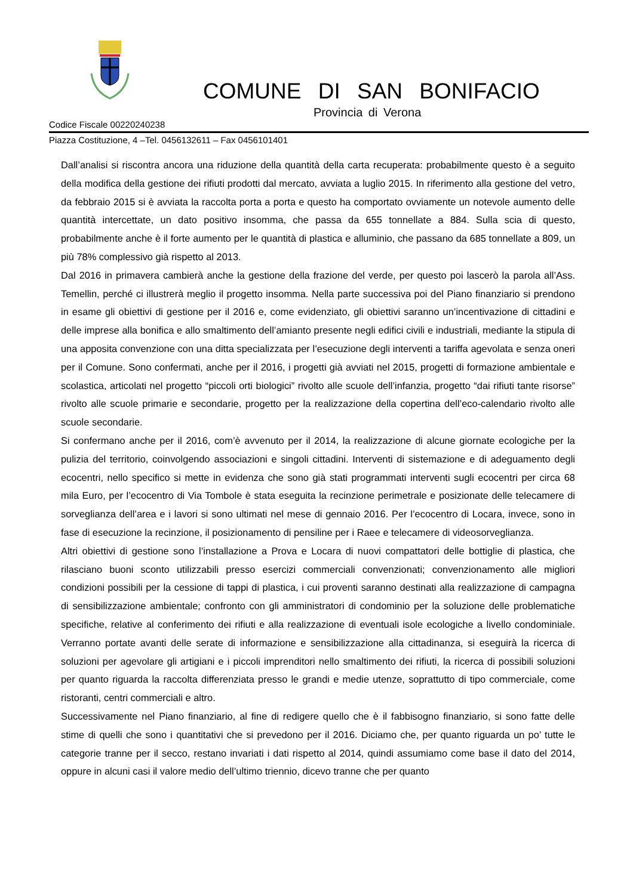COMUNE DI SAN BONIFACIO
Provincia di Verona
Codice Fiscale 00220240238
Piazza Costituzione, 4 –Tel. 0456132611 – Fax 0456101401
Dall’analisi si riscontra ancora una riduzione della quantità della carta recuperata: probabilmente questo è a seguito della modifica della gestione dei rifiuti prodotti dal mercato, avviata a luglio 2015. In riferimento alla gestione del vetro, da febbraio 2015 si è avviata la raccolta porta a porta e questo ha comportato ovviamente un notevole aumento delle quantità intercettate, un dato positivo insomma, che passa da 655 tonnellate a 884. Sulla scia di questo, probabilmente anche è il forte aumento per le quantità di plastica e alluminio, che passano da 685 tonnellate a 809, un più 78% complessivo già rispetto al 2013.
Dal 2016 in primavera cambierà anche la gestione della frazione del verde, per questo poi lascerò la parola all’Ass. Temellin, perché ci illustrerà meglio il progetto insomma. Nella parte successiva poi del Piano finanziario si prendono in esame gli obiettivi di gestione per il 2016 e, come evidenziato, gli obiettivi saranno un’incentivazione di cittadini e delle imprese alla bonifica e allo smaltimento dell’amianto presente negli edifici civili e industriali, mediante la stipula di una apposita convenzione con una ditta specializzata per l’esecuzione degli interventi a tariffa agevolata e senza oneri per il Comune. Sono confermati, anche per il 2016, i progetti già avviati nel 2015, progetti di formazione ambientale e scolastica, articolati nel progetto “piccoli orti biologici” rivolto alle scuole dell’infanzia, progetto “dai rifiuti tante risorse” rivolto alle scuole primarie e secondarie, progetto per la realizzazione della copertina dell’eco-calendario rivolto alle scuole secondarie.
Si confermano anche per il 2016, com’è avvenuto per il 2014, la realizzazione di alcune giornate ecologiche per la pulizia del territorio, coinvolgendo associazioni e singoli cittadini. Interventi di sistemazione e di adeguamento degli ecocentri, nello specifico si mette in evidenza che sono già stati programmati interventi sugli ecocentri per circa 68 mila Euro, per l’ecocentro di Via Tombole è stata eseguita la recinzione perimetrale e posizionate delle telecamere di sorveglianza dell’area e i lavori si sono ultimati nel mese di gennaio 2016. Per l’ecocentro di Locara, invece, sono in fase di esecuzione la recinzione, il posizionamento di pensiline per i Raee e telecamere di videosorveglianza.
Altri obiettivi di gestione sono l’installazione a Prova e Locara di nuovi compattatori delle bottiglie di plastica, che rilasciano buoni sconto utilizzabili presso esercizi commerciali convenzionati; convenzionamento alle migliori condizioni possibili per la cessione di tappi di plastica, i cui proventi saranno destinati alla realizzazione di campagna di sensibilizzazione ambientale; confronto con gli amministratori di condominio per la soluzione delle problematiche specifiche, relative al conferimento dei rifiuti e alla realizzazione di eventuali isole ecologiche a livello condominiale. Verranno portate avanti delle serate di informazione e sensibilizzazione alla cittadinanza, si eseguirà la ricerca di soluzioni per agevolare gli artigiani e i piccoli imprenditori nello smaltimento dei rifiuti, la ricerca di possibili soluzioni per quanto riguarda la raccolta differenziata presso le grandi e medie utenze, soprattutto di tipo commerciale, come ristoranti, centri commerciali e altro.
Successivamente nel Piano finanziario, al fine di redigere quello che è il fabbisogno finanziario, si sono fatte delle stime di quelli che sono i quantitativi che si prevedono per il 2016. Diciamo che, per quanto riguarda un po’ tutte le categorie tranne per il secco, restano invariati i dati rispetto al 2014, quindi assumiamo come base il dato del 2014, oppure in alcuni casi il valore medio dell’ultimo triennio, dicevo tranne che per quanto